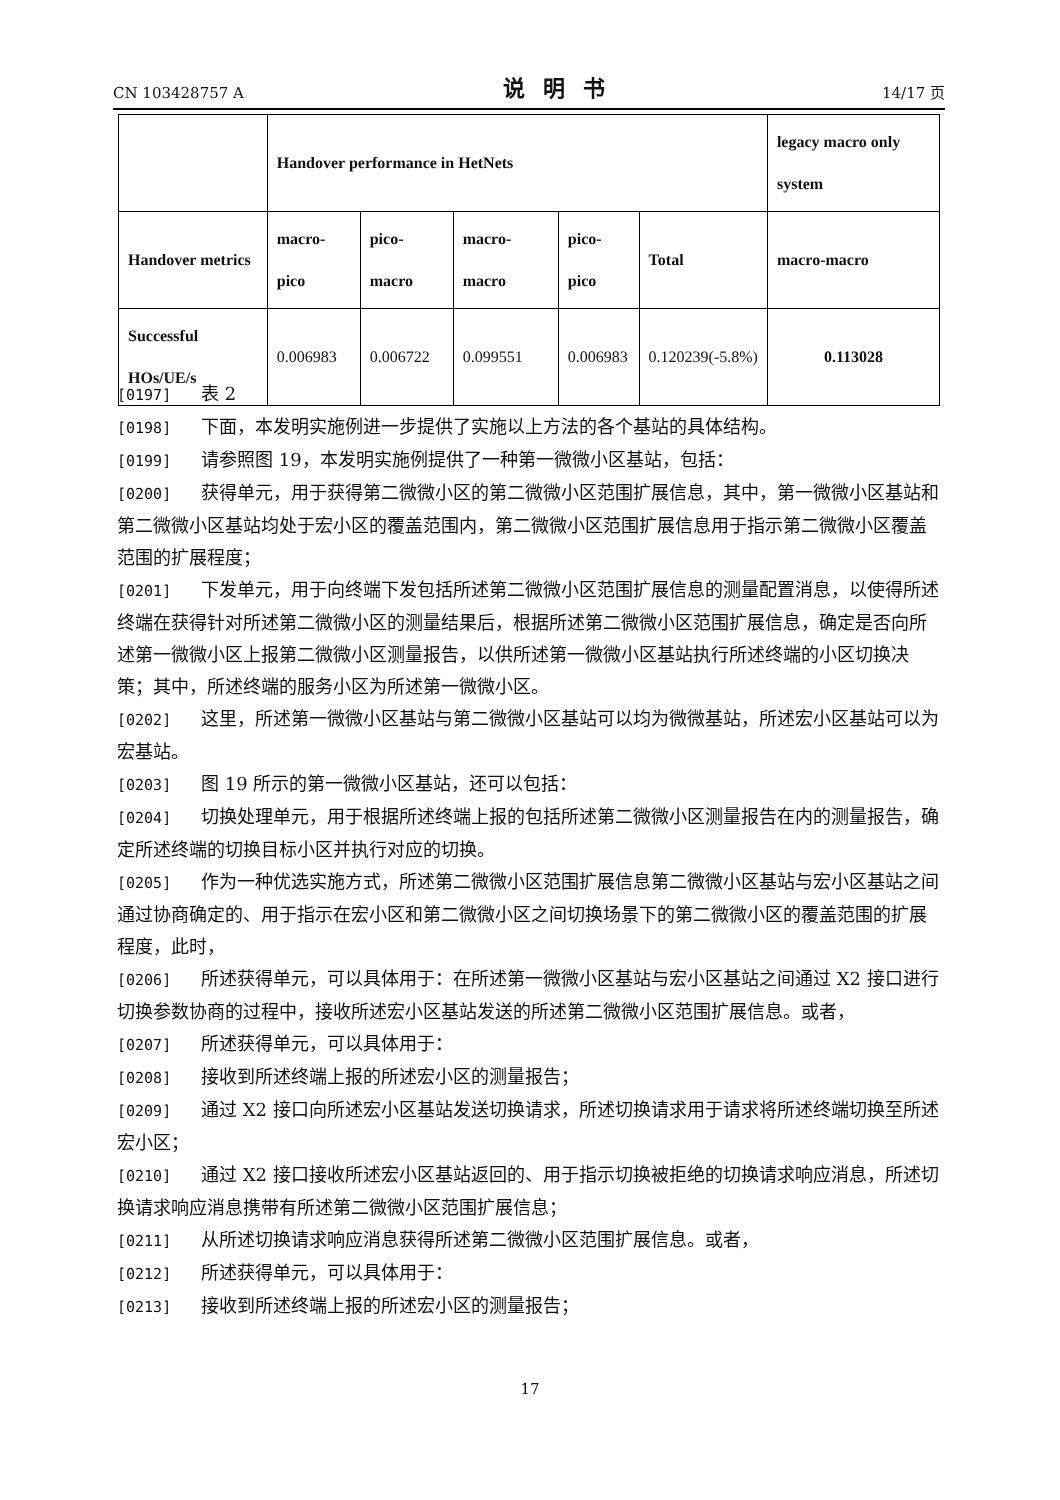CN 103428757 A 说明书 14/17 页
| | Handover performance in HetNets | | | | | legacy macro only system |
| --- | --- | --- | --- | --- | --- | --- |
| Handover metrics | macro-pico | pico-macro | macro-macro | pico-pico | Total | macro-macro |
| Successful HOs/UE/s | 0.006983 | 0.006722 | 0.099551 | 0.006983 | 0.120239(-5.8%) | 0.113028 |
[0197] 表 2
[0198] 下面，本发明实施例进一步提供了实施以上方法的各个基站的具体结构。
[0199] 请参照图 19，本发明实施例提供了一种第一微微小区基站，包括：
[0200] 获得单元，用于获得第二微微小区的第二微微小区范围扩展信息，其中，第一微微小区基站和第二微微小区基站均处于宏小区的覆盖范围内，第二微微小区范围扩展信息用于指示第二微微小区覆盖范围的扩展程度；
[0201] 下发单元，用于向终端下发包括所述第二微微小区范围扩展信息的测量配置消息，以使得所述终端在获得针对所述第二微微小区的测量结果后，根据所述第二微微小区范围扩展信息，确定是否向所述第一微微小区上报第二微微小区测量报告，以供所述第一微微小区基站执行所述终端的小区切换决策；其中，所述终端的服务小区为所述第一微微小区。
[0202] 这里，所述第一微微小区基站与第二微微小区基站可以均为微微基站，所述宏小区基站可以为宏基站。
[0203] 图 19 所示的第一微微小区基站，还可以包括：
[0204] 切换处理单元，用于根据所述终端上报的包括所述第二微微小区测量报告在内的测量报告，确定所述终端的切换目标小区并执行对应的切换。
[0205] 作为一种优选实施方式，所述第二微微小区范围扩展信息第二微微小区基站与宏小区基站之间通过协商确定的、用于指示在宏小区和第二微微小区之间切换场景下的第二微微小区的覆盖范围的扩展程度，此时，
[0206] 所述获得单元，可以具体用于：在所述第一微微小区基站与宏小区基站之间通过 X2 接口进行切换参数协商的过程中，接收所述宏小区基站发送的所述第二微微小区范围扩展信息。或者，
[0207] 所述获得单元，可以具体用于：
[0208] 接收到所述终端上报的所述宏小区的测量报告；
[0209] 通过 X2 接口向所述宏小区基站发送切换请求，所述切换请求用于请求将所述终端切换至所述宏小区；
[0210] 通过 X2 接口接收所述宏小区基站返回的、用于指示切换被拒绝的切换请求响应消息，所述切换请求响应消息携带有所述第二微微小区范围扩展信息；
[0211] 从所述切换请求响应消息获得所述第二微微小区范围扩展信息。或者，
[0212] 所述获得单元，可以具体用于：
[0213] 接收到所述终端上报的所述宏小区的测量报告；
17